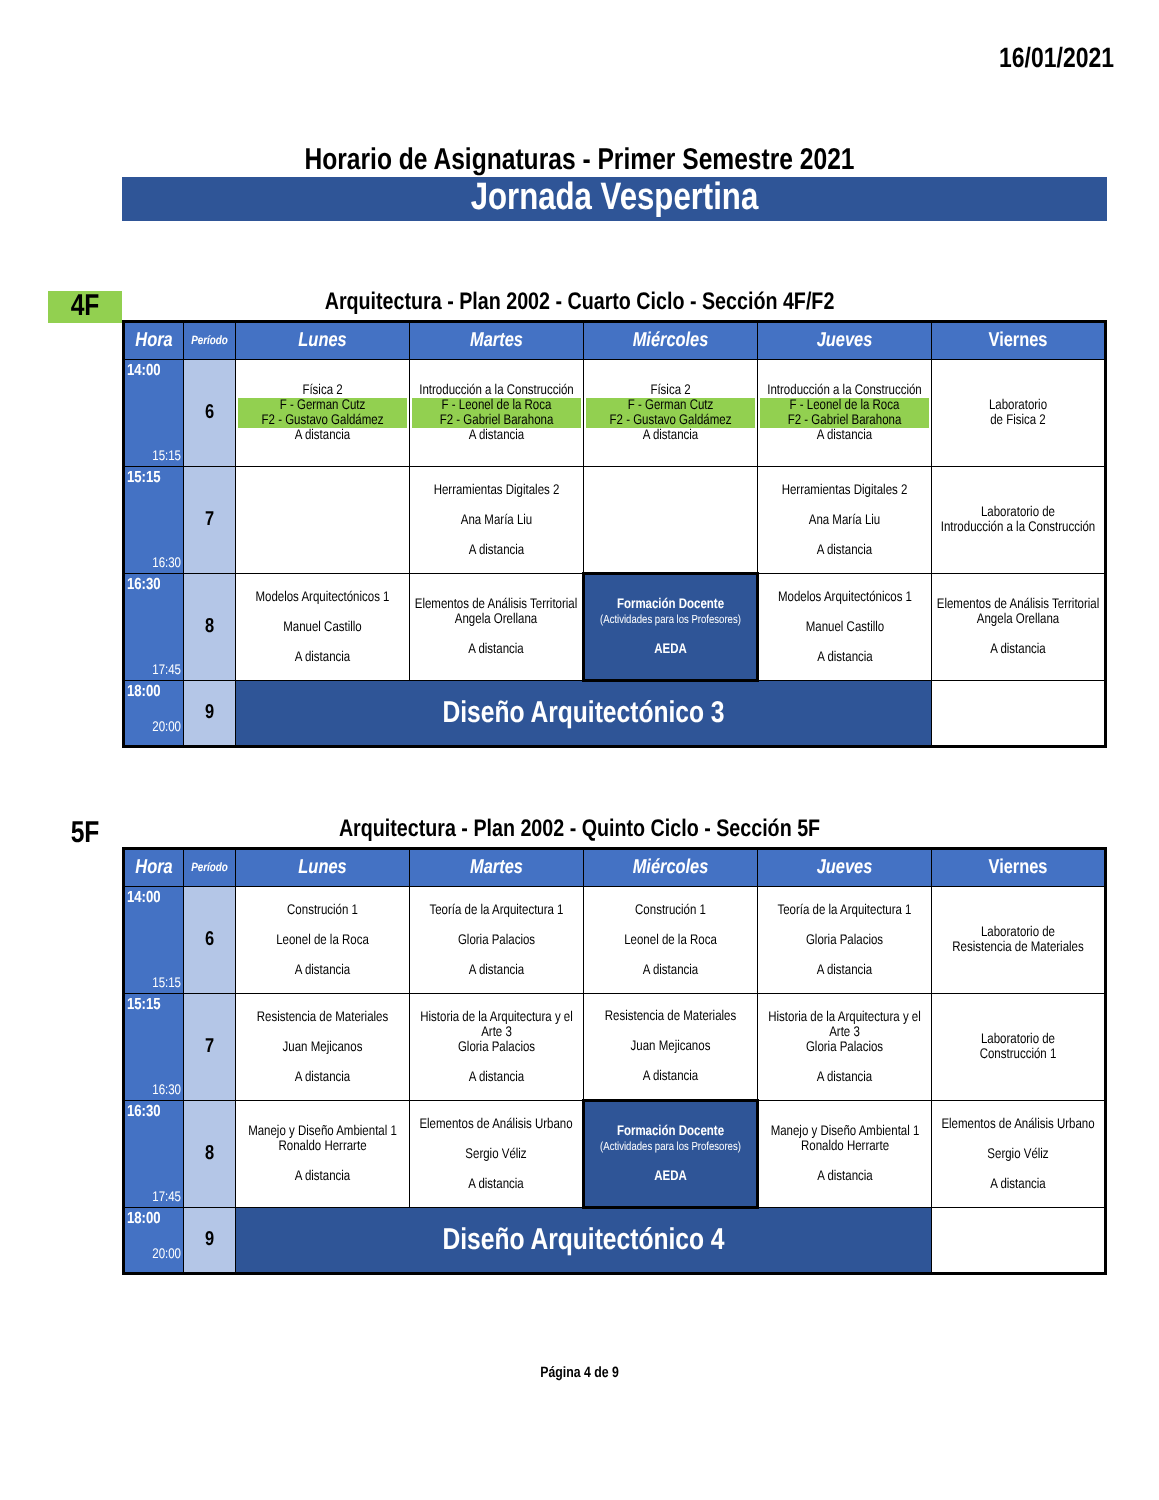16/01/2021
Horario de Asignaturas - Primer Semestre 2021
Jornada Vespertina
4F
Arquitectura - Plan 2002 - Cuarto Ciclo - Sección 4F/F2
| Hora | Período | Lunes | Martes | Miércoles | Jueves | Viernes |
| --- | --- | --- | --- | --- | --- | --- |
| 14:00 15:15 | 6 | Física 2 F - German Cutz F2 - Gustavo Galdámez A distancia | Introducción a la Construcción F - Leonel de la Roca F2 - Gabriel Barahona A distancia | Física 2 F - German Cutz F2 - Gustavo Galdámez A distancia | Introducción a la Construcción F - Leonel de la Roca F2 - Gabriel Barahona A distancia | Laboratorio de Fisica 2 |
| 15:15 16:30 | 7 | | Herramientas Digitales 2 Ana María Liu A distancia | | Herramientas Digitales 2 Ana María Liu A distancia | Laboratorio de Introducción a la Construcción |
| 16:30 17:45 | 8 | Modelos Arquitectónicos 1 Manuel Castillo A distancia | Elementos de Análisis Territorial Angela Orellana A distancia | Formación Docente (Actividades para los Profesores) AEDA | Modelos Arquitectónicos 1 Manuel Castillo A distancia | Elementos de Análisis Territorial Angela Orellana A distancia |
| 18:00 20:00 | 9 | Diseño Arquitectónico 3 | | | | |
5F
Arquitectura - Plan 2002 - Quinto Ciclo - Sección 5F
| Hora | Período | Lunes | Martes | Miércoles | Jueves | Viernes |
| --- | --- | --- | --- | --- | --- | --- |
| 14:00 15:15 | 6 | Construción 1 Leonel de la Roca A distancia | Teoría de la Arquitectura 1 Gloria Palacios A distancia | Construción 1 Leonel de la Roca A distancia | Teoría de la Arquitectura 1 Gloria Palacios A distancia | Laboratorio de Resistencia de Materiales |
| 15:15 16:30 | 7 | Resistencia de Materiales Juan Mejicanos A distancia | Historia de la Arquitectura y el Arte 3 Gloria Palacios A distancia | Resistencia de Materiales Juan Mejicanos A distancia | Historia de la Arquitectura y el Arte 3 Gloria Palacios A distancia | Laboratorio de Construcción 1 |
| 16:30 17:45 | 8 | Manejo y Diseño Ambiental 1 Ronaldo Herrarte A distancia | Elementos de Análisis Urbano Sergio Véliz A distancia | Formación Docente (Actividades para los Profesores) AEDA | Manejo y Diseño Ambiental 1 Ronaldo Herrarte A distancia | Elementos de Análisis Urbano Sergio Véliz A distancia |
| 18:00 20:00 | 9 | Diseño Arquitectónico 4 | | | | |
Página 4 de 9